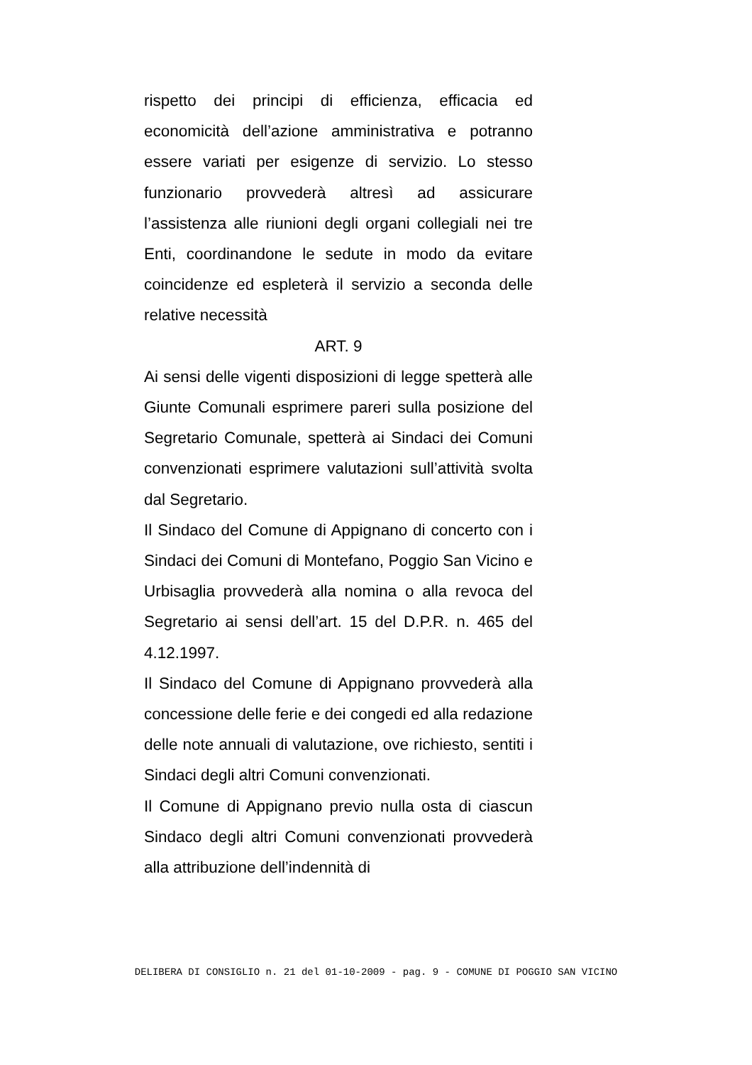rispetto dei principi di efficienza, efficacia ed economicità dell’azione amministrativa e potranno essere variati per esigenze di servizio. Lo stesso funzionario provvederà altresì ad assicurare l’assistenza alle riunioni degli organi collegiali nei tre Enti, coordinandone le sedute in modo da evitare coincidenze ed espleterà il servizio a seconda delle relative necessità
ART. 9
Ai sensi delle vigenti disposizioni di legge spetterà alle Giunte Comunali esprimere pareri sulla posizione del Segretario Comunale, spetterà ai Sindaci dei Comuni convenzionati esprimere valutazioni sull’attività svolta dal Segretario.
Il Sindaco del Comune di Appignano di concerto con i Sindaci dei Comuni di Montefano, Poggio San Vicino e Urbisaglia provvederà alla nomina o alla revoca del Segretario ai sensi dell’art. 15 del D.P.R. n. 465 del 4.12.1997.
Il Sindaco del Comune di Appignano provvederà alla concessione delle ferie e dei congedi ed alla redazione delle note annuali di valutazione, ove richiesto, sentiti i Sindaci degli altri Comuni convenzionati.
Il Comune di Appignano previo nulla osta di ciascun Sindaco degli altri Comuni convenzionati provvederà alla attribuzione dell’indennità di
DELIBERA DI CONSIGLIO n. 21 del 01-10-2009 - pag. 9 - COMUNE DI POGGIO SAN VICINO